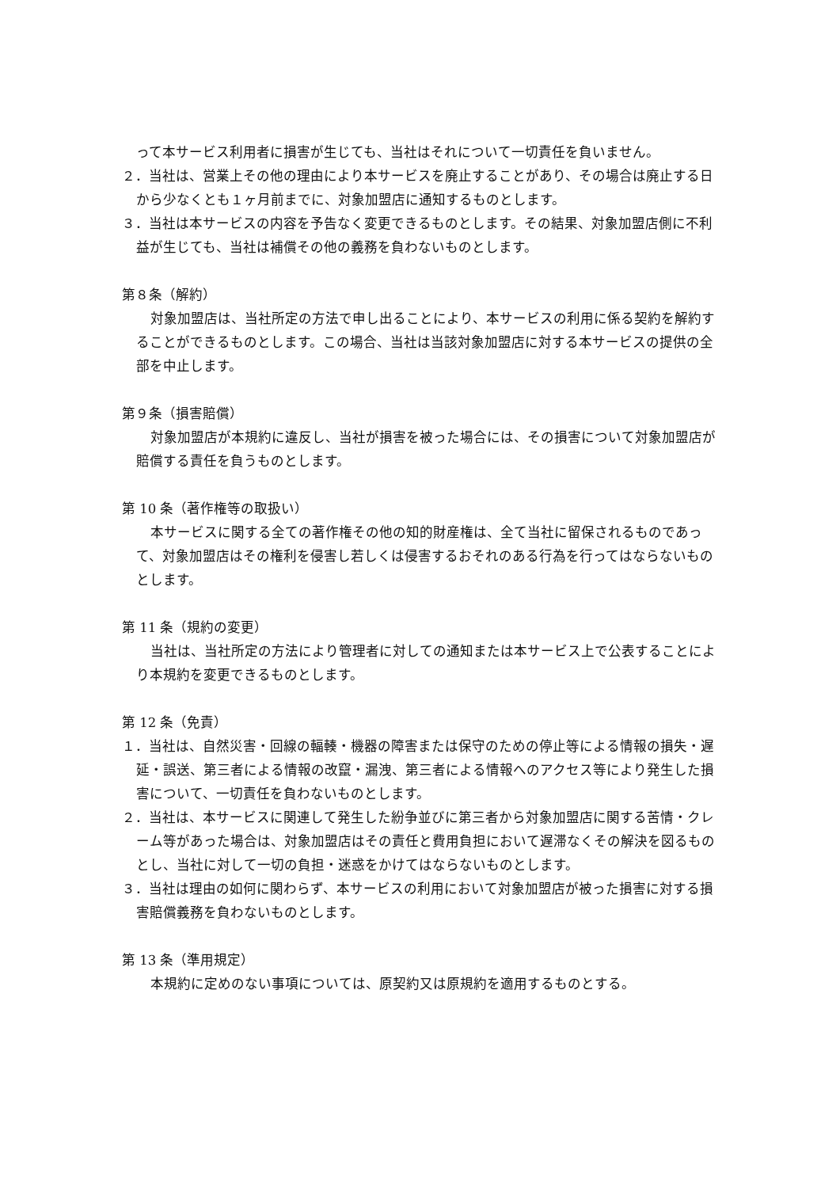って本サービス利用者に損害が生じても、当社はそれについて一切責任を負いません。
２．当社は、営業上その他の理由により本サービスを廃止することがあり、その場合は廃止する日から少なくとも１ヶ月前までに、対象加盟店に通知するものとします。
３．当社は本サービスの内容を予告なく変更できるものとします。その結果、対象加盟店側に不利益が生じても、当社は補償その他の義務を負わないものとします。
第８条（解約）
対象加盟店は、当社所定の方法で申し出ることにより、本サービスの利用に係る契約を解約することができるものとします。この場合、当社は当該対象加盟店に対する本サービスの提供の全部を中止します。
第９条（損害賠償）
対象加盟店が本規約に違反し、当社が損害を被った場合には、その損害について対象加盟店が賠償する責任を負うものとします。
第 10 条（著作権等の取扱い）
本サービスに関する全ての著作権その他の知的財産権は、全て当社に留保されるものであって、対象加盟店はその権利を侵害し若しくは侵害するおそれのある行為を行ってはならないものとします。
第 11 条（規約の変更）
当社は、当社所定の方法により管理者に対しての通知または本サービス上で公表することにより本規約を変更できるものとします。
第 12 条（免責）
１．当社は、自然災害・回線の輻輳・機器の障害または保守のための停止等による情報の損失・遅延・誤送、第三者による情報の改竄・漏洩、第三者による情報へのアクセス等により発生した損害について、一切責任を負わないものとします。
２．当社は、本サービスに関連して発生した紛争並びに第三者から対象加盟店に関する苦情・クレーム等があった場合は、対象加盟店はその責任と費用負担において遅滞なくその解決を図るものとし、当社に対して一切の負担・迷惑をかけてはならないものとします。
３．当社は理由の如何に関わらず、本サービスの利用において対象加盟店が被った損害に対する損害賠償義務を負わないものとします。
第 13 条（準用規定）
本規約に定めのない事項については、原契約又は原規約を適用するものとする。